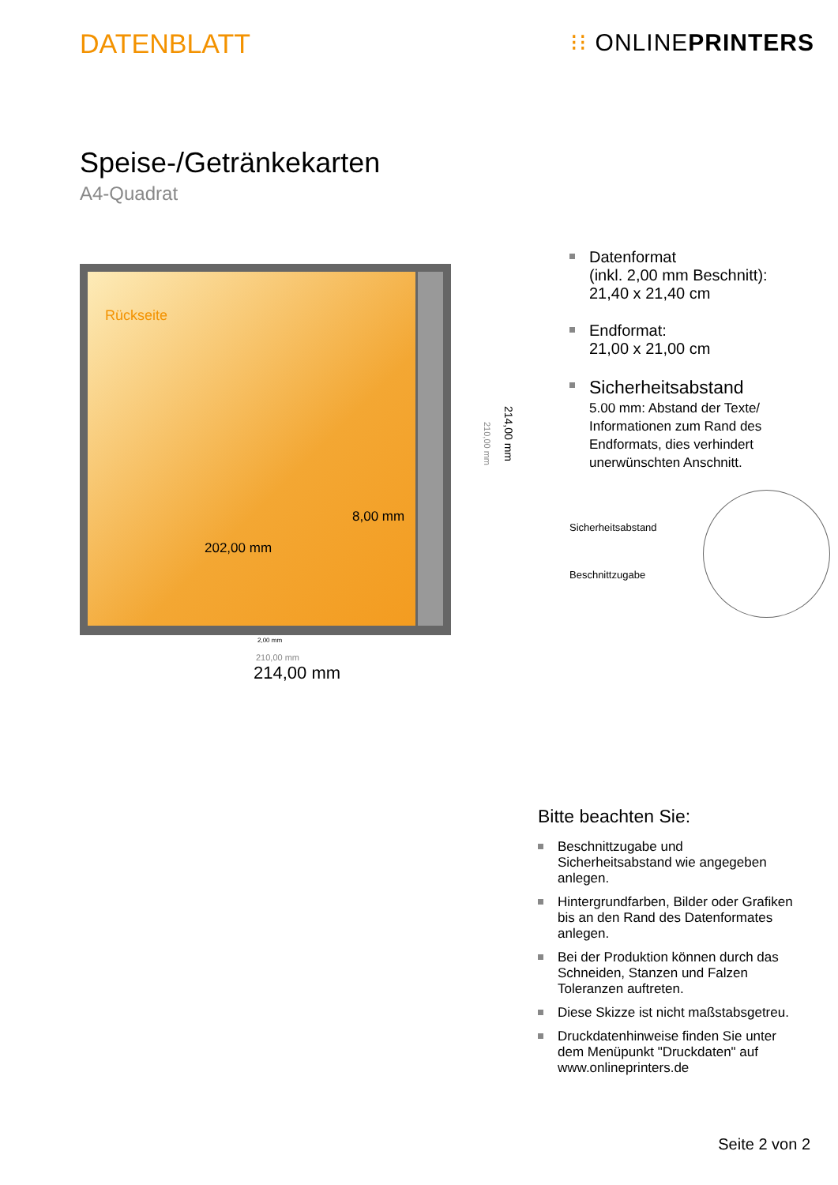DATENBLATT ⁝⁝ ONLINEPRINTERS
Speise-/Getränkekarten
A4-Quadrat
Rückseite
8,00 mm
202,00 mm
2,00 mm
210,00 mm
214,00 mm
210,00 mm
214,00 mm
Datenformat
(inkl. 2,00 mm Beschnitt):
21,40 x 21,40 cm
Endformat:
21,00 x 21,00 cm
Sicherheitsabstand
5.00 mm: Abstand der Texte/ Informationen zum Rand des Endformats, dies verhindert unerwünschten Anschnitt.
Sicherheitsabstand
Beschnittzugabe
Bitte beachten Sie:
Beschnittzugabe und Sicherheitsabstand wie angegeben anlegen.
Hintergrundfarben, Bilder oder Grafiken bis an den Rand des Datenformates anlegen.
Bei der Produktion können durch das Schneiden, Stanzen und Falzen Toleranzen auftreten.
Diese Skizze ist nicht maßstabsgetreu.
Druckdatenhinweise finden Sie unter dem Menüpunkt "Druckdaten" auf www.onlineprinters.de
Seite 2 von 2